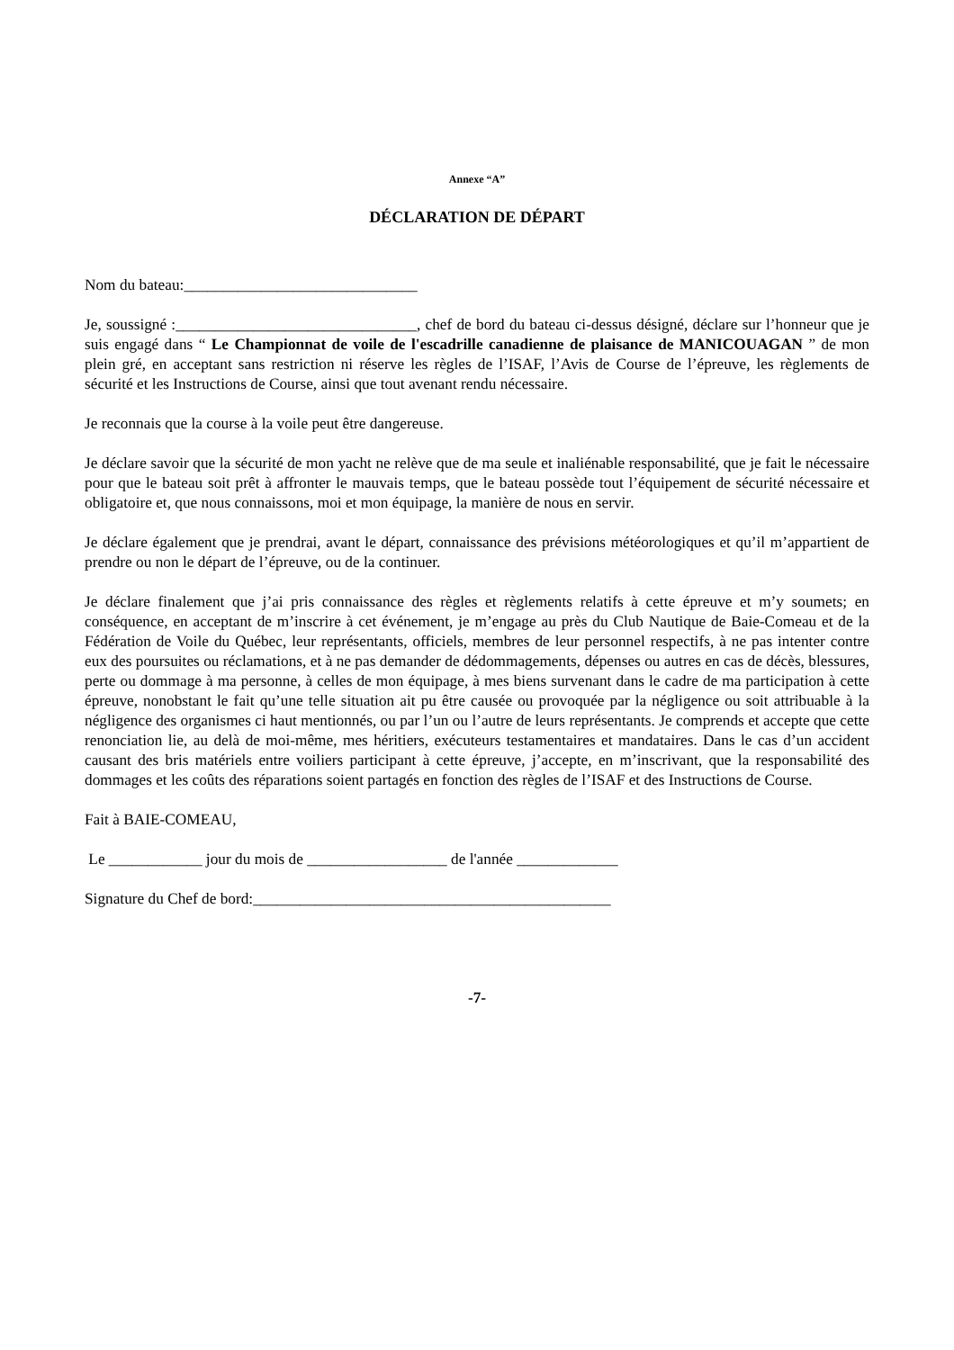Annexe “A”
DÉCLARATION DE DÉPART
Nom du bateau:______________________________
Je, soussigné :_______________________________, chef de bord du bateau ci-dessus désigné, déclare sur l’honneur que je suis engagé dans “ Le Championnat de voile de l'escadrille canadienne de plaisance de MANICOUAGAN ” de mon plein gré, en acceptant sans restriction ni réserve les règles de l’ISAF, l’Avis de Course de l’épreuve, les règlements de sécurité et les Instructions de Course, ainsi que tout avenant rendu nécessaire.
Je reconnais que la course à la voile peut être dangereuse.
Je déclare savoir que la sécurité de mon yacht ne relève que de ma seule et inaliénable responsabilité, que je fait le nécessaire pour que le bateau soit prêt à affronter le mauvais temps, que le bateau possède tout l’équipement de sécurité nécessaire et obligatoire et, que nous connaissons, moi et mon équipage, la manière de nous en servir.
Je déclare également que je prendrai, avant le départ, connaissance des prévisions météorologiques et qu’il m’appartient de prendre ou non le départ de l’épreuve, ou de la continuer.
Je déclare finalement que j’ai pris connaissance des règles et règlements relatifs à cette épreuve et m’y soumets; en conséquence, en acceptant de m’inscrire à cet événement, je m’engage au près du Club Nautique de Baie-Comeau et de la Fédération de Voile du Québec, leur représentants, officiels, membres de leur personnel respectifs, à ne pas intenter contre eux des poursuites ou réclamations, et à ne pas demander de dédommagements, dépenses ou autres en cas de décès, blessures, perte ou dommage à ma personne, à celles de mon équipage, à mes biens survenant dans le cadre de ma participation à cette épreuve, nonobstant le fait qu’une telle situation ait pu être causée ou provoquée par la négligence ou soit attribuable à la négligence des organismes ci haut mentionnés, ou par l’un ou l’autre de leurs représentants. Je comprends et accepte que cette renonciation lie, au delà de moi-même, mes héritiers, exécuteurs testamentaires et mandataires. Dans le cas d’un accident causant des bris matériels entre voiliers participant à cette épreuve, j’accepte, en m’inscrivant, que la responsabilité des dommages et les coûts des réparations soient partagés en fonction des règles de l’ISAF et des Instructions de Course.
Fait à BAIE-COMEAU,
Le ____________ jour du mois de __________________ de l'année _____________
Signature du Chef de bord:______________________________________________
-7-